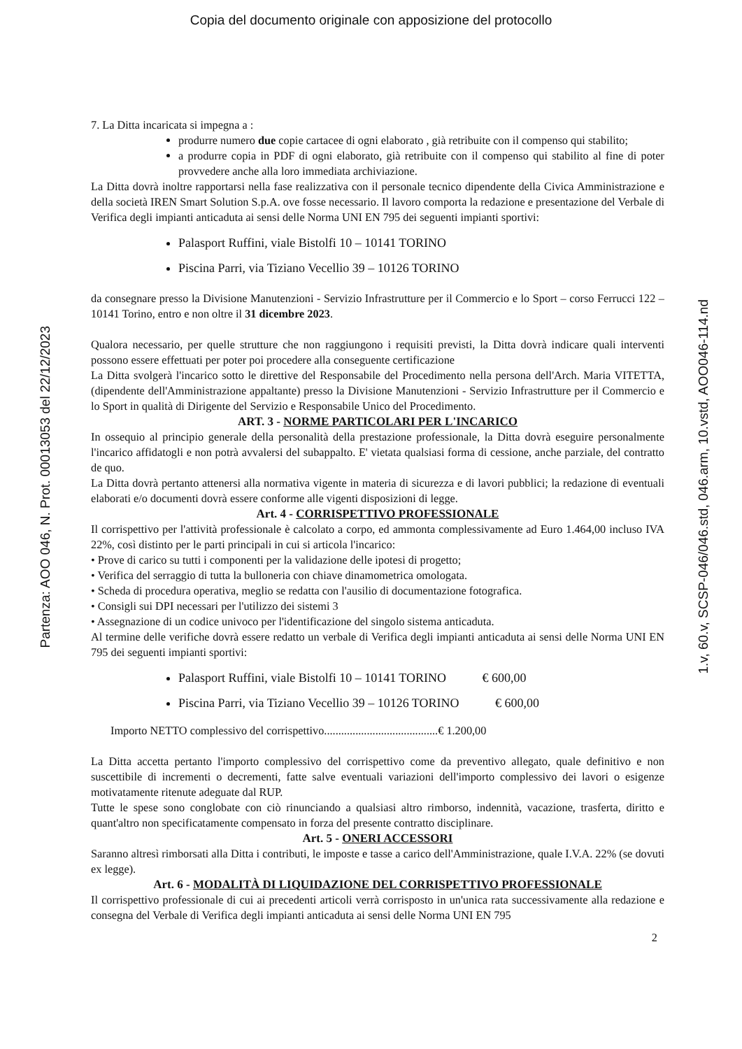Copia del documento originale con apposizione del protocollo
Partenza: AOO 046, N. Prot. 00013053 del 22/12/2023
7. La Ditta incaricata si impegna a :
produrre numero due copie cartacee di ogni elaborato , già retribuite con il compenso qui stabilito;
a produrre copia in PDF di ogni elaborato, già retribuite con il compenso qui stabilito al fine di poter provvedere anche alla loro immediata archiviazione.
La Ditta dovrà inoltre rapportarsi nella fase realizzativa con il personale tecnico dipendente della Civica Amministrazione e della società IREN Smart Solution S.p.A. ove fosse necessario. Il lavoro comporta la redazione e presentazione del Verbale di Verifica degli impianti anticaduta ai sensi delle Norma UNI EN 795 dei seguenti impianti sportivi:
Palasport Ruffini, viale Bistolfi 10 – 10141 TORINO
Piscina Parri, via Tiziano Vecellio 39 – 10126 TORINO
da consegnare presso la Divisione Manutenzioni - Servizio Infrastrutture per il Commercio e lo Sport – corso Ferrucci 122 – 10141 Torino, entro e non oltre il 31 dicembre 2023.
Qualora necessario, per quelle strutture che non raggiungono i requisiti previsti, la Ditta dovrà indicare quali interventi possono essere effettuati per poter poi procedere alla conseguente certificazione
La Ditta svolgerà l'incarico sotto le direttive del Responsabile del Procedimento nella persona dell'Arch. Maria VITETTA, (dipendente dell'Amministrazione appaltante) presso la Divisione Manutenzioni - Servizio Infrastrutture per il Commercio e lo Sport in qualità di Dirigente del Servizio e Responsabile Unico del Procedimento.
ART. 3 - NORME PARTICOLARI PER L'INCARICO
In ossequio al principio generale della personalità della prestazione professionale, la Ditta dovrà eseguire personalmente l'incarico affidatogli e non potrà avvalersi del subappalto. E' vietata qualsiasi forma di cessione, anche parziale, del contratto de quo.
La Ditta dovrà pertanto attenersi alla normativa vigente in materia di sicurezza e di lavori pubblici; la redazione di eventuali elaborati e/o documenti dovrà essere conforme alle vigenti disposizioni di legge.
Art. 4 - CORRISPETTIVO PROFESSIONALE
Il corrispettivo per l'attività professionale è calcolato a corpo, ed ammonta complessivamente ad Euro 1.464,00 incluso IVA 22%, così distinto per le parti principali in cui si articola l'incarico:
• Prove di carico su tutti i componenti per la validazione delle ipotesi di progetto;
• Verifica del serraggio di tutta la bulloneria con chiave dinamometrica omologata.
• Scheda di procedura operativa, meglio se redatta con l'ausilio di documentazione fotografica.
• Consigli sui DPI necessari per l'utilizzo dei sistemi 3
• Assegnazione di un codice univoco per l'identificazione del singolo sistema anticaduta.
Al termine delle verifiche dovrà essere redatto un verbale di Verifica degli impianti anticaduta ai sensi delle Norma UNI EN 795 dei seguenti impianti sportivi:
Palasport Ruffini, viale Bistolfi 10 – 10141 TORINO € 600,00
Piscina Parri, via Tiziano Vecellio 39 – 10126 TORINO € 600,00
Importo NETTO complessivo del corrispettivo........................................€ 1.200,00
La Ditta accetta pertanto l'importo complessivo del corrispettivo come da preventivo allegato, quale definitivo e non suscettibile di incrementi o decrementi, fatte salve eventuali variazioni dell'importo complessivo dei lavori o esigenze motivatamente ritenute adeguate dal RUP.
Tutte le spese sono conglobate con ciò rinunciando a qualsiasi altro rimborso, indennità, vacazione, trasferta, diritto e quant'altro non specificatamente compensato in forza del presente contratto disciplinare.
Art. 5 - ONERI ACCESSORI
Saranno altresì rimborsati alla Ditta i contributi, le imposte e tasse a carico dell'Amministrazione, quale I.V.A. 22% (se dovuti ex legge).
Art. 6 - MODALITÀ DI LIQUIDAZIONE DEL CORRISPETTIVO PROFESSIONALE
Il corrispettivo professionale di cui ai precedenti articoli verrà corrisposto in un'unica rata successivamente alla redazione e consegna del Verbale di Verifica degli impianti anticaduta ai sensi delle Norma UNI EN 795
2
1.v, 60.v, SCSP-046/046.std, 046.arm, 10.vstd, AOO046-114.nd